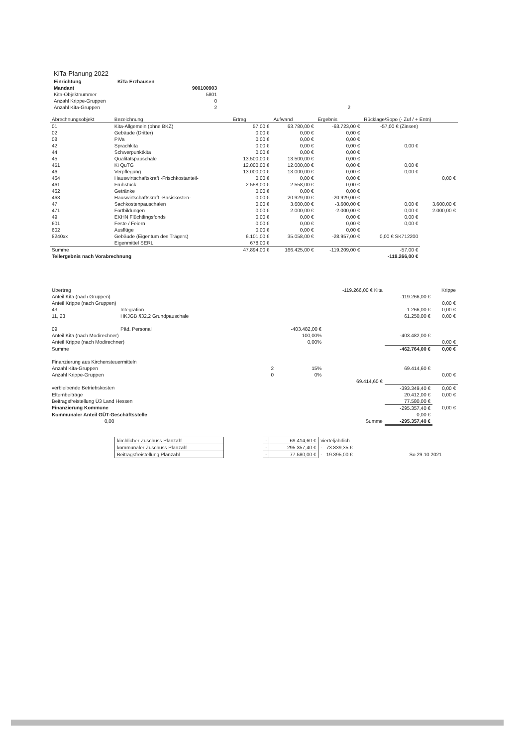KiTa-Planung 2022
| Einrichtung | KiTa Erzhausen | |
| Mandant | 900100903 | |
| Kita-Objektnummer | 5801 | |
| Anzahl Krippe-Gruppen | 0 | |
| Anzahl Kita-Gruppen | 2 | 2 |
| Abrechnungsobjekt | Bezeichnung | Ertrag | Aufwand | Ergebnis | Rücklage/Sopo (- Zuf / + Entn) | |
| --- | --- | --- | --- | --- | --- | --- |
| 01 | Kita-Allgemein (ohne BKZ) | 57,00 € | 63.780,00 € | -63.723,00 € | -57,00 € (Zinsen) | |
| 02 | Gebäude (Dritter) | 0,00 € | 0,00 € | 0,00 € | | |
| 08 | PiVa | 0,00 € | 0,00 € | 0,00 € | | |
| 42 | Sprachkita | 0,00 € | 0,00 € | 0,00 € | 0,00 € | |
| 44 | Schwerpunktkita | 0,00 € | 0,00 € | 0,00 € | | |
| 45 | Qualitätspauschale | 13.500,00 € | 13.500,00 € | 0,00 € | | |
| 451 | Ki QuTG | 12.000,00 € | 12.000,00 € | 0,00 € | 0,00 € | |
| 46 | Verpflegung | 13.000,00 € | 13.000,00 € | 0,00 € | 0,00 € | |
| 464 | Hauswirtschaftskraft -Frischkostanteil- | 0,00 € | 0,00 € | 0,00 € | | 0,00 € |
| 461 | Frühstück | 2.558,00 € | 2.558,00 € | 0,00 € | | |
| 462 | Getränke | 0,00 € | 0,00 € | 0,00 € | | |
| 463 | Hauswirtschaftskraft -Basiskosten- | 0,00 € | 20.929,00 € | -20.929,00 € | | |
| 47 | Sachkostenpauschalen | 0,00 € | 3.600,00 € | -3.600,00 € | 0,00 € | 3.600,00 € |
| 471 | Fortbildungen | 0,00 € | 2.000,00 € | -2.000,00 € | 0,00 € | 2.000,00 € |
| 49 | EKHN Flüchtlingsfonds | 0,00 € | 0,00 € | 0,00 € | 0,00 € | |
| 601 | Feste / Feiern | 0,00 € | 0,00 € | 0,00 € | 0,00 € | |
| 602 | Ausflüge | 0,00 € | 0,00 € | 0,00 € | | |
| 8240xx | Gebäude (Eigentum des Trägers) | 6.101,00 € | 35.058,00 € | -28.957,00 € | 0,00 € SK712200 | |
| | Eigenmittel SERL | 678,00 € | | | | |
| Summe | | 47.894,00 € | 166.425,00 € | -119.209,00 € | -57,00 € | |
| Teilergebnis nach Vorabrechnung | | | | | -119.266,00 € | |
| Übertrag | | | | -119.266,00 € Kita | | Krippe |
| Anteil Kita (nach Gruppen) | | | | | -119.266,00 € | |
| Anteil Krippe (nach Gruppen) | | | | | | 0,00 € |
| 43 | Integration | | | | -1.266,00 € | 0,00 € |
| 11, 23 | HKJGB §32,2 Grundpauschale | | | | 61.250,00 € | 0,00 € |
| 09 | Päd. Personal | | -403.482,00 € | | | |
| Anteil Kita (nach Modirechner) | | | 100,00% | | -403.482,00 € | |
| Anteil Krippe (nach Modirechner) | | | 0,00% | | | 0,00 € |
| Summe | | | | | -462.764,00 € | 0,00 € |
| Finanzierung aus Kirchensteuermitteln | | | | | | |
| Anzahl Kita-Gruppen | | 2 | 15% | | 69.414,60 € | |
| Anzahl Krippe-Gruppen | | 0 | 0% | | | 0,00 € |
| | | | | 69.414,60 € | | |
| verbleibende Betriebskosten | | | | | -393.349,40 € | 0,00 € |
| Elternbeiträge | | | | | 20.412,00 € | 0,00 € |
| Beitragsfreistellung Ü3 Land Hessen | | | | | 77.580,00 € | |
| Finanzierung Kommune | | | | | -295.357,40 € | 0,00 € |
| Kommunaler Anteil GÜT-Geschäftsstelle | | | | | 0,00 € | |
| 0,00 | | | | Summe | -295.357,40 € | |
| kirchlicher Zuschuss Planzahl | | - | 69.414,60 € | vierteljährlich | | |
| kommunaler Zuschuss Planzahl | | - | 295.357,40 € | - | 73.839,35 € | |
| Beitragsfreistellung Planzahl | | - | 77.580,00 € | - | 19.395,00 € | So 29.10.2021 |